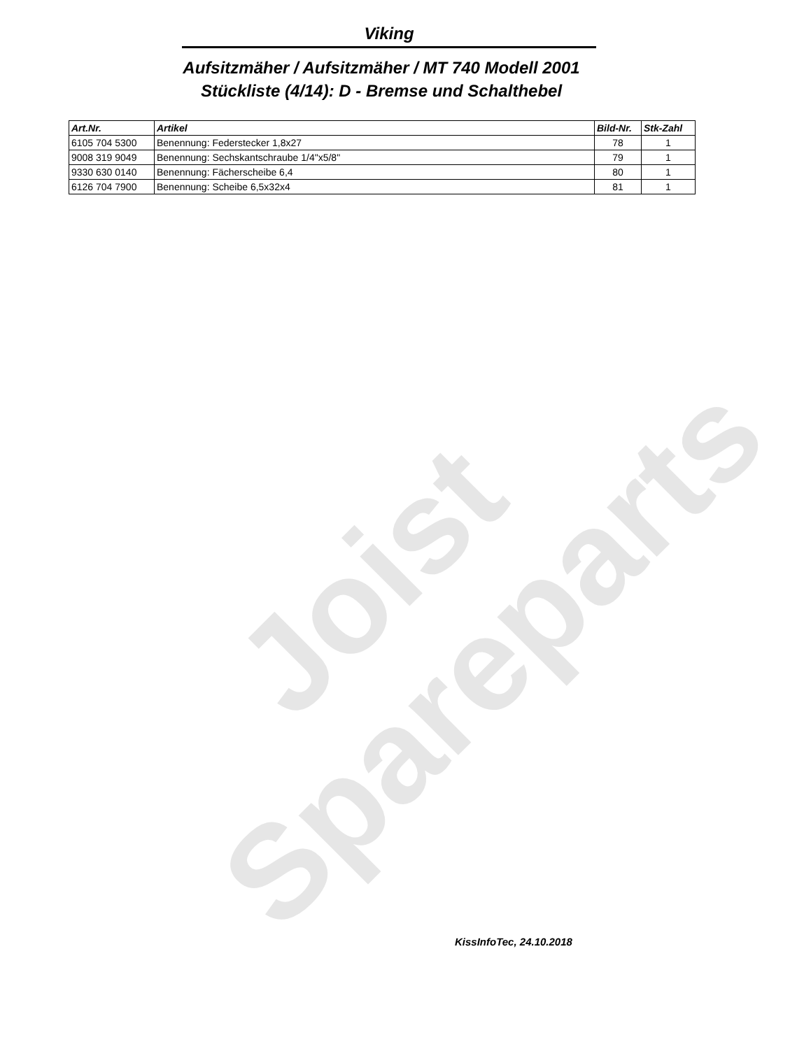Joist
Spareparts
Viking
Aufsitzmäher / Aufsitzmäher / MT 740 Modell 2001
Stückliste (4/14): D - Bremse und Schalthebel
| Art.Nr. | Artikel | Bild-Nr. | Stk-Zahl |
| --- | --- | --- | --- |
| 6105 704 5300 | Benennung: Federstecker 1,8x27 | 78 | 1 |
| 9008 319 9049 | Benennung: Sechskantschraube 1/4"x5/8" | 79 | 1 |
| 9330 630 0140 | Benennung: Fächerscheibe 6,4 | 80 | 1 |
| 6126 704 7900 | Benennung: Scheibe 6,5x32x4 | 81 | 1 |
KissInfoTec, 24.10.2018